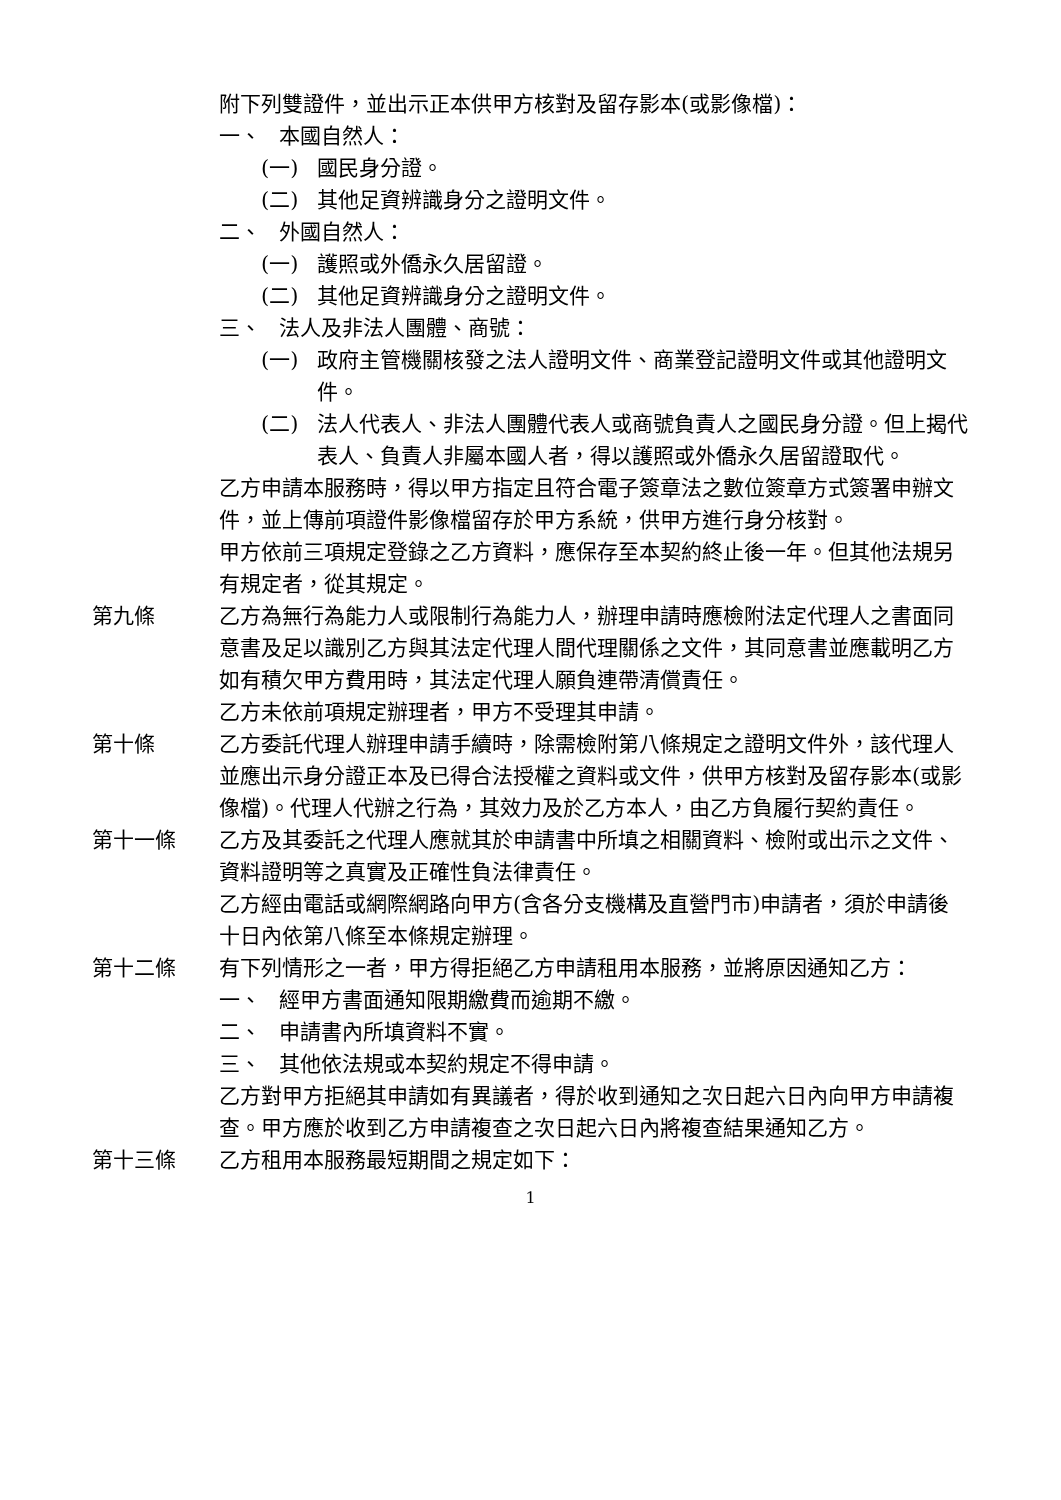附下列雙證件，並出示正本供甲方核對及留存影本(或影像檔)：
一、 本國自然人：
(一) 國民身分證。
(二) 其他足資辨識身分之證明文件。
二、 外國自然人：
(一) 護照或外僑永久居留證。
(二) 其他足資辨識身分之證明文件。
三、 法人及非法人團體、商號：
(一) 政府主管機關核發之法人證明文件、商業登記證明文件或其他證明文件。
(二) 法人代表人、非法人團體代表人或商號負責人之國民身分證。但上揭代表人、負責人非屬本國人者，得以護照或外僑永久居留證取代。
乙方申請本服務時，得以甲方指定且符合電子簽章法之數位簽章方式簽署申辦文件，並上傳前項證件影像檔留存於甲方系統，供甲方進行身分核對。
甲方依前三項規定登錄之乙方資料，應保存至本契約終止後一年。但其他法規另有規定者，從其規定。
第九條 乙方為無行為能力人或限制行為能力人，辦理申請時應檢附法定代理人之書面同意書及足以識別乙方與其法定代理人間代理關係之文件，其同意書並應載明乙方如有積欠甲方費用時，其法定代理人願負連帶清償責任。
乙方未依前項規定辦理者，甲方不受理其申請。
第十條 乙方委託代理人辦理申請手續時，除需檢附第八條規定之證明文件外，該代理人並應出示身分證正本及已得合法授權之資料或文件，供甲方核對及留存影本(或影像檔)。代理人代辦之行為，其效力及於乙方本人，由乙方負履行契約責任。
第十一條 乙方及其委託之代理人應就其於申請書中所填之相關資料、檢附或出示之文件、資料證明等之真實及正確性負法律責任。
乙方經由電話或網際網路向甲方(含各分支機構及直營門市)申請者，須於申請後十日內依第八條至本條規定辦理。
第十二條 有下列情形之一者，甲方得拒絕乙方申請租用本服務，並將原因通知乙方：
一、 經甲方書面通知限期繳費而逾期不繳。
二、 申請書內所填資料不實。
三、 其他依法規或本契約規定不得申請。
乙方對甲方拒絕其申請如有異議者，得於收到通知之次日起六日內向甲方申請複查。甲方應於收到乙方申請複查之次日起六日內將複查結果通知乙方。
第十三條 乙方租用本服務最短期間之規定如下：
1